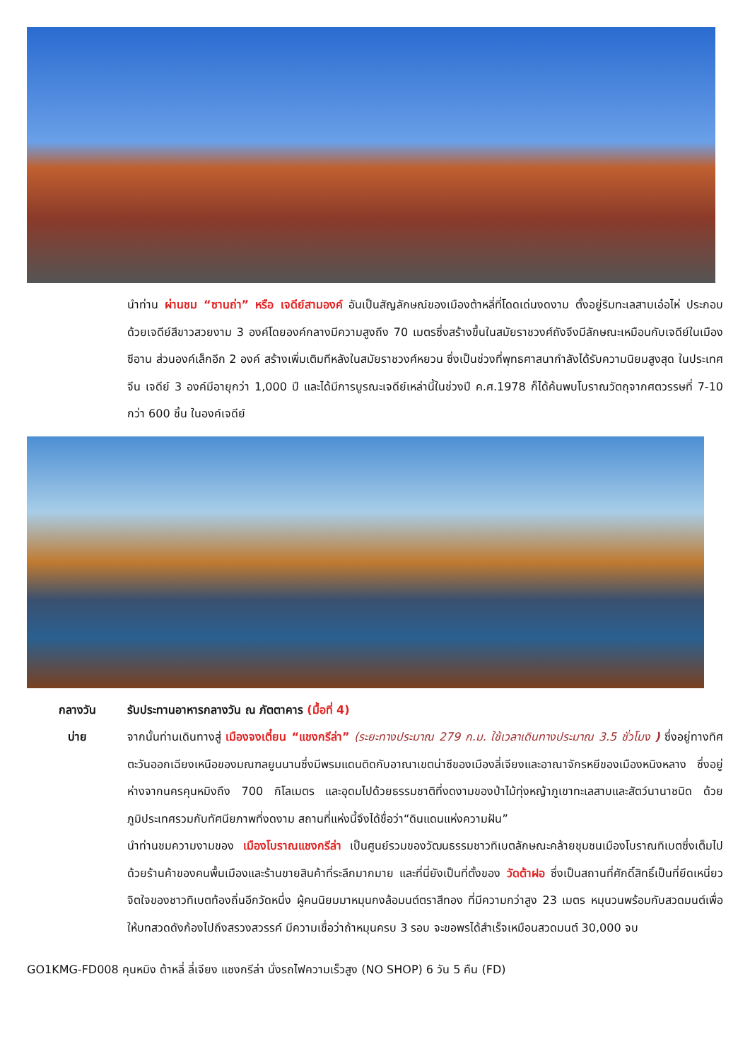นำท่าน ผ่านชม “ซานถ่า” หรือ เจดีย์สามองค์ อันเป็นสัญลักษณ์ของเมืองต้าหลี่ที่โดดเด่นงดงาม ตั้งอยู่ริมทะเลสาบเอ๋อไห่ ประกอบด้วยเจดีย์สีขาวสวยงาม 3 องค์โดยองค์กลางมีความสูงถึง 70 เมตรซึ่งสร้างขึ้นในสมัยราชวงศ์ถังจึงมีลักษณะเหมือนกับเจดีย์ในเมืองซีอาน ส่วนองค์เล็กอีก 2 องค์ สร้างเพิ่มเติมทีหลังในสมัยราชวงศ์หยวน ซึ่งเป็นช่วงที่พุทธศาสนากำลังได้รับความนิยมสูงสุด ในประเทศจีน เจดีย์ 3 องค์มีอายุกว่า 1,000 ปี และได้มีการบูรณะเจดีย์เหล่านี้ในช่วงปี ค.ศ.1978 ก็ได้ค้นพบโบราณวัตถุจากศตวรรษที่ 7-10 กว่า 600 ชิ้น ในองค์เจดีย์
กลางวัน
รับประทานอาหารกลางวัน ณ ภัตตาคาร (มื้อที่ 4)
บ่าย
จากนั้นท่านเดินทางสู่ เมืองจงเตี๋ยน “แชงกรีล่า” (ระยะทางประมาณ 279 ก.ม. ใช้เวลาเดินทางประมาณ 3.5 ชั่วโมง ) ซึ่งอยู่ทางทิศตะวันออกเฉียงเหนือของมณฑลยูนนานซึ่งมีพรมแดนติดกับอาณาเขตน่าซีของเมืองลี่เจียงและอาณาจักรหยีของเมืองหนิงหลาง ซึ่งอยู่ห่างจากนครคุนหมิงถึง 700 กิโลเมตร และอุดมไปด้วยธรรมชาติที่งดงามของป่าไม้ทุ่งหญ้าภูเขาทะเลสาบและสัตว์นานาชนิด ด้วยภูมิประเทศรวมกับทัศนียภาพที่งดงาม สถานที่แห่งนี้จึงได้ชื่อว่า“ดินแดนแห่งความฝัน”
นำท่านชมความงามของ เมืองโบราณแชงกรีล่า เป็นศูนย์รวมของวัฒนธรรมชาวทิเบตลักษณะคล้ายชุมชนเมืองโบราณทิเบตซึ่งเต็มไปด้วยร้านค้าของคนพื้นเมืองและร้านขายสินค้าที่ระลึกมากมาย และที่นี่ยังเป็นที่ตั้งของ วัดต้าฝอ ซึ่งเป็นสถานที่ศักดิ์สิทธิ์เป็นที่ยึดเหนี่ยวจิตใจของชาวทิเบตท้องถิ่นอีกวัดหนึ่ง ผู้คนนิยมมาหมุนกงล้อมนต์ตราสีทอง ที่มีความกว่าสูง 23 เมตร หมุนวนพร้อมกับสวดมนต์เพื่อให้บทสวดดังก้องไปถึงสรวงสวรรค์ มีความเชื่อว่าถ้าหมุนครบ 3 รอบ จะขอพรได้สำเร็จเหมือนสวดมนต์ 30,000 จบ
GO1KMG-FD008 คุนหมิง ต้าหลี่ ลี่เจียง แชงกรีล่า นั่งรถไฟความเร็วสูง (NO SHOP) 6 วัน 5 คืน (FD)